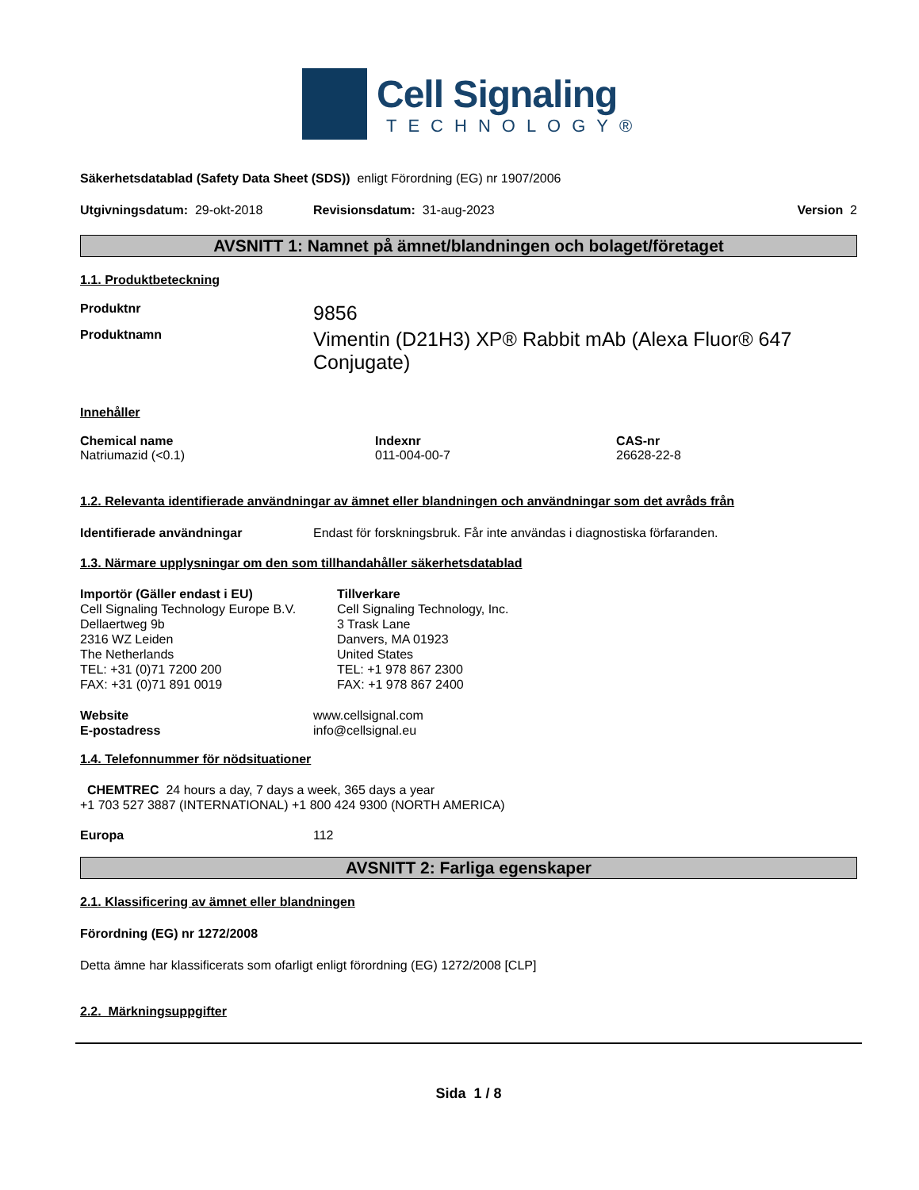Cell Signaling
TECHNOLOGY®
Säkerhetsdatablad (Safety Data Sheet (SDS)) enligt Förordning (EG) nr 1907/2006
Utgivningsdatum: 29-okt-2018 Revisionsdatum: 31-aug-2023 Version 2
AVSNITT 1: Namnet på ämnet/blandningen och bolaget/företaget
1.1. Produktbeteckning
Produktnr 9856
Produktnamn Vimentin (D21H3) XP® Rabbit mAb (Alexa Fluor® 647 Conjugate)
Innehåller
Chemical name
Natriumazid (<0.1)
Indexnr
011-004-00-7
CAS-nr
26628-22-8
1.2. Relevanta identifierade användningar av ämnet eller blandningen och användningar som det avråds från
Identifierade användningar Endast för forskningsbruk. Får inte användas i diagnostiska förfaranden.
1.3. Närmare upplysningar om den som tillhandahåller säkerhetsdatablad
Importör (Gäller endast i EU)
Cell Signaling Technology Europe B.V.
Dellaertweg 9b
2316 WZ Leiden
The Netherlands
TEL: +31 (0)71 7200 200
FAX: +31 (0)71 891 0019
Tillverkare
Cell Signaling Technology, Inc.
3 Trask Lane
Danvers, MA 01923
United States
TEL: +1 978 867 2300
FAX: +1 978 867 2400
Website
E-postadress www.cellsignal.com
info@cellsignal.eu
1.4. Telefonnummer för nödsituationer
CHEMTREC 24 hours a day, 7 days a week, 365 days a year
+1 703 527 3887 (INTERNATIONAL) +1 800 424 9300 (NORTH AMERICA)
Europa 112
AVSNITT 2: Farliga egenskaper
2.1. Klassificering av ämnet eller blandningen
Förordning (EG) nr 1272/2008
Detta ämne har klassificerats som ofarligt enligt förordning (EG) 1272/2008 [CLP]
2.2. Märkningsuppgifter
Sida 1 / 8